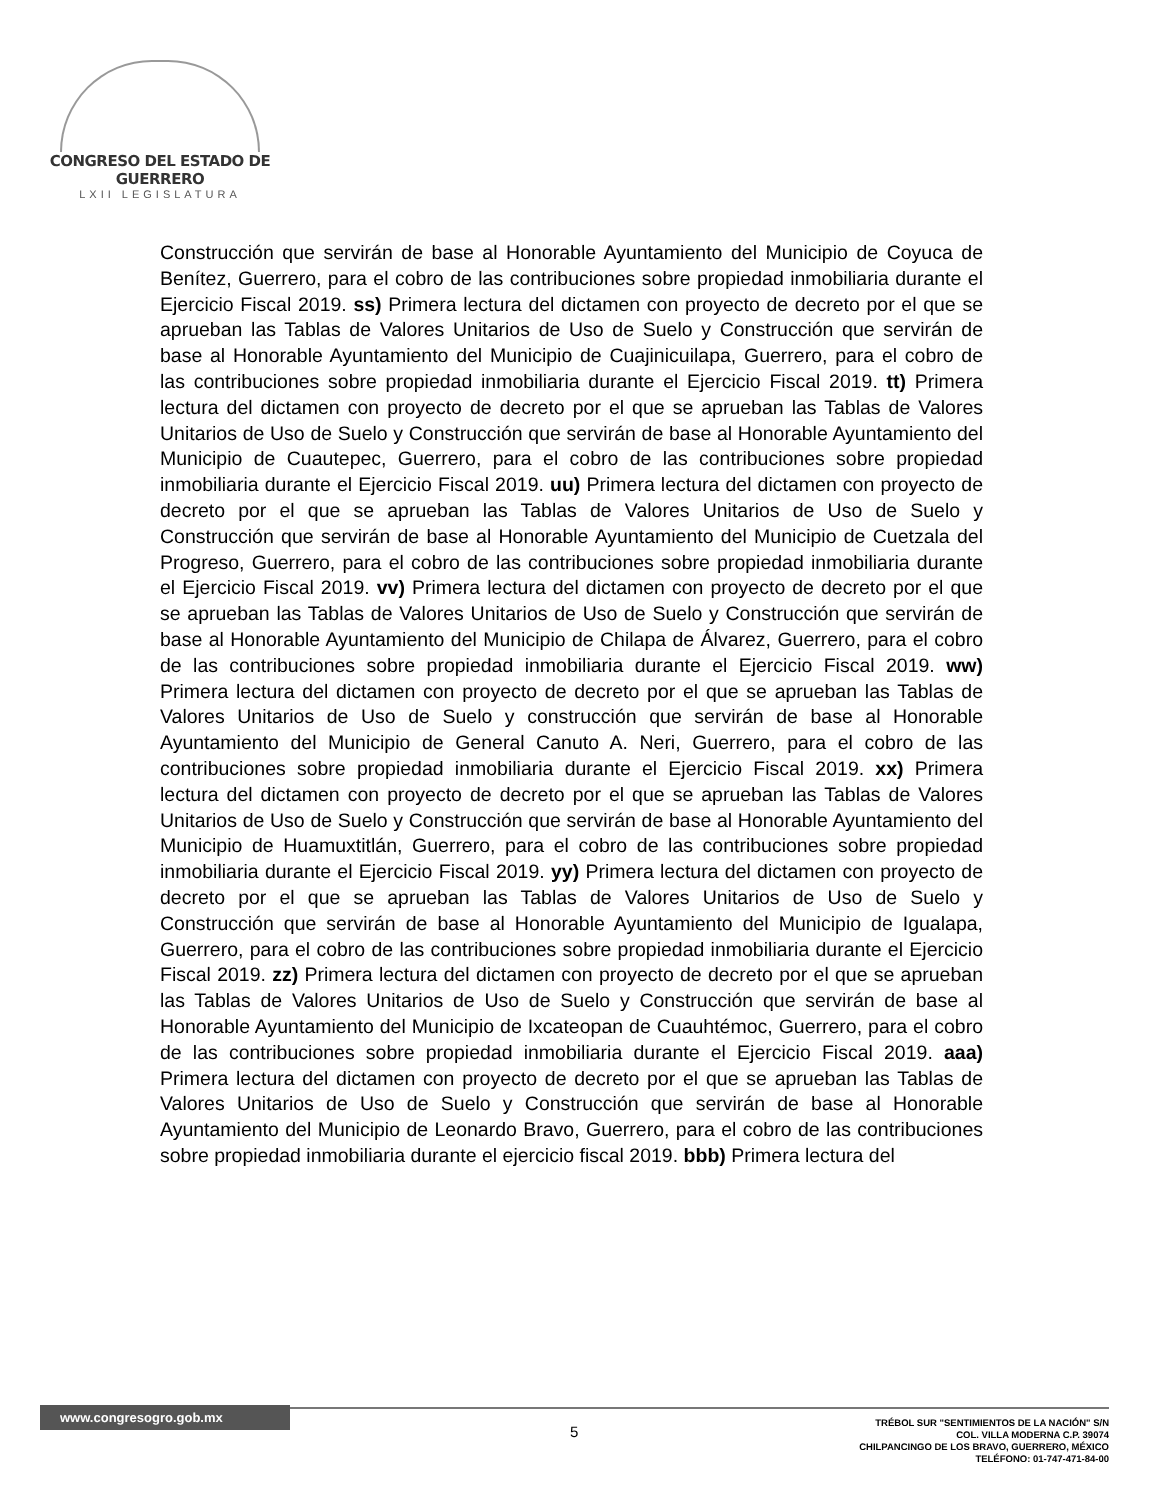CONGRESO DEL ESTADO DE GUERRERO
LXII LEGISLATURA
Construcción que servirán de base al Honorable Ayuntamiento del Municipio de Coyuca de Benítez, Guerrero, para el cobro de las contribuciones sobre propiedad inmobiliaria durante el Ejercicio Fiscal 2019. ss) Primera lectura del dictamen con proyecto de decreto por el que se aprueban las Tablas de Valores Unitarios de Uso de Suelo y Construcción que servirán de base al Honorable Ayuntamiento del Municipio de Cuajinicuilapa, Guerrero, para el cobro de las contribuciones sobre propiedad inmobiliaria durante el Ejercicio Fiscal 2019. tt) Primera lectura del dictamen con proyecto de decreto por el que se aprueban las Tablas de Valores Unitarios de Uso de Suelo y Construcción que servirán de base al Honorable Ayuntamiento del Municipio de Cuautepec, Guerrero, para el cobro de las contribuciones sobre propiedad inmobiliaria durante el Ejercicio Fiscal 2019. uu) Primera lectura del dictamen con proyecto de decreto por el que se aprueban las Tablas de Valores Unitarios de Uso de Suelo y Construcción que servirán de base al Honorable Ayuntamiento del Municipio de Cuetzala del Progreso, Guerrero, para el cobro de las contribuciones sobre propiedad inmobiliaria durante el Ejercicio Fiscal 2019. vv) Primera lectura del dictamen con proyecto de decreto por el que se aprueban las Tablas de Valores Unitarios de Uso de Suelo y Construcción que servirán de base al Honorable Ayuntamiento del Municipio de Chilapa de Álvarez, Guerrero, para el cobro de las contribuciones sobre propiedad inmobiliaria durante el Ejercicio Fiscal 2019. ww) Primera lectura del dictamen con proyecto de decreto por el que se aprueban las Tablas de Valores Unitarios de Uso de Suelo y construcción que servirán de base al Honorable Ayuntamiento del Municipio de General Canuto A. Neri, Guerrero, para el cobro de las contribuciones sobre propiedad inmobiliaria durante el Ejercicio Fiscal 2019. xx) Primera lectura del dictamen con proyecto de decreto por el que se aprueban las Tablas de Valores Unitarios de Uso de Suelo y Construcción que servirán de base al Honorable Ayuntamiento del Municipio de Huamuxtitlán, Guerrero, para el cobro de las contribuciones sobre propiedad inmobiliaria durante el Ejercicio Fiscal 2019. yy) Primera lectura del dictamen con proyecto de decreto por el que se aprueban las Tablas de Valores Unitarios de Uso de Suelo y Construcción que servirán de base al Honorable Ayuntamiento del Municipio de Igualapa, Guerrero, para el cobro de las contribuciones sobre propiedad inmobiliaria durante el Ejercicio Fiscal 2019. zz) Primera lectura del dictamen con proyecto de decreto por el que se aprueban las Tablas de Valores Unitarios de Uso de Suelo y Construcción que servirán de base al Honorable Ayuntamiento del Municipio de Ixcateopan de Cuauhtémoc, Guerrero, para el cobro de las contribuciones sobre propiedad inmobiliaria durante el Ejercicio Fiscal 2019. aaa) Primera lectura del dictamen con proyecto de decreto por el que se aprueban las Tablas de Valores Unitarios de Uso de Suelo y Construcción que servirán de base al Honorable Ayuntamiento del Municipio de Leonardo Bravo, Guerrero, para el cobro de las contribuciones sobre propiedad inmobiliaria durante el ejercicio fiscal 2019. bbb) Primera lectura del
www.congresogro.gob.mx
5
TRÉBOL SUR "SENTIMIENTOS DE LA NACIÓN" S/N
COL. VILLA MODERNA C.P. 39074
CHILPANCINGO DE LOS BRAVO, GUERRERO, MÉXICO
TELÉFONO: 01-747-471-84-00